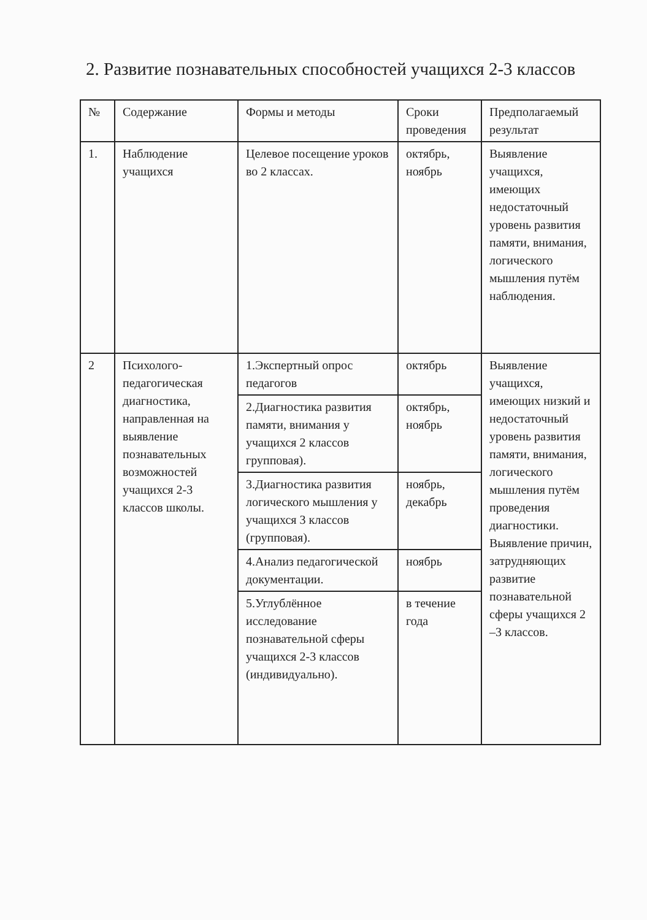2. Развитие познавательных способностей учащихся 2-3 классов
| № | Содержание | Формы и методы | Сроки проведения | Предполагаемый результат |
| --- | --- | --- | --- | --- |
| 1. | Наблюдение учащихся | Целевое посещение уроков во 2 классах. | октябрь, ноябрь | Выявление учащихся, имеющих недостаточный уровень развития памяти, внимания, логического мышления путём наблюдения. |
| 2 | Психолого-педагогическая диагностика, направленная на выявление познавательных возможностей учащихся 2-3 классов школы. | 1.Экспертный опрос педагогов | октябрь | Выявление учащихся, имеющих низкий и недостаточный уровень развития памяти, внимания, логического мышления путём проведения диагностики. Выявление причин, затрудняющих развитие познавательной сферы учащихся 2 –3 классов. |
| | | 2.Диагностика развития памяти, внимания у учащихся 2 классов групповая). | октябрь, ноябрь | |
| | | 3.Диагностика развития логического мышления у учащихся 3 классов (групповая). | ноябрь, декабрь | |
| | | 4.Анализ педагогической документации. | ноябрь | |
| | | 5.Углублённое исследование познавательной сферы учащихся 2-3 классов (индивидуально). | в течение года | |